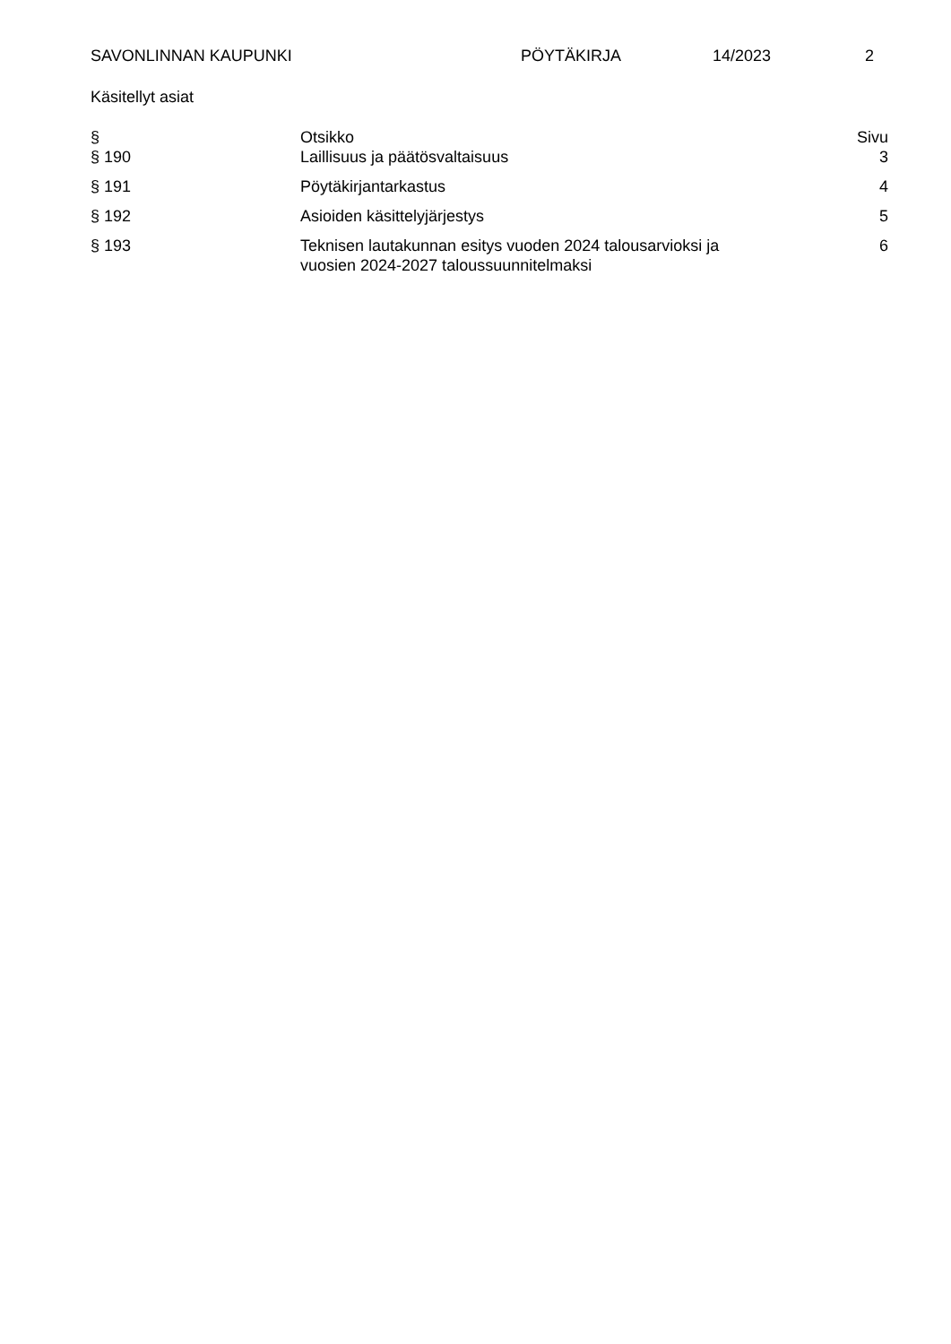SAVONLINNAN KAUPUNKI PÖYTÄKIRJA 14/2023 2
Käsitellyt asiat
| § | Otsikko | Sivu |
| --- | --- | --- |
| § 190 | Laillisuus ja päätösvaltaisuus | 3 |
| § 191 | Pöytäkirjantarkastus | 4 |
| § 192 | Asioiden käsittelyjärjestys | 5 |
| § 193 | Teknisen lautakunnan esitys vuoden 2024 talousarvioksi ja vuosien 2024-2027 taloussuunnitelmaksi | 6 |